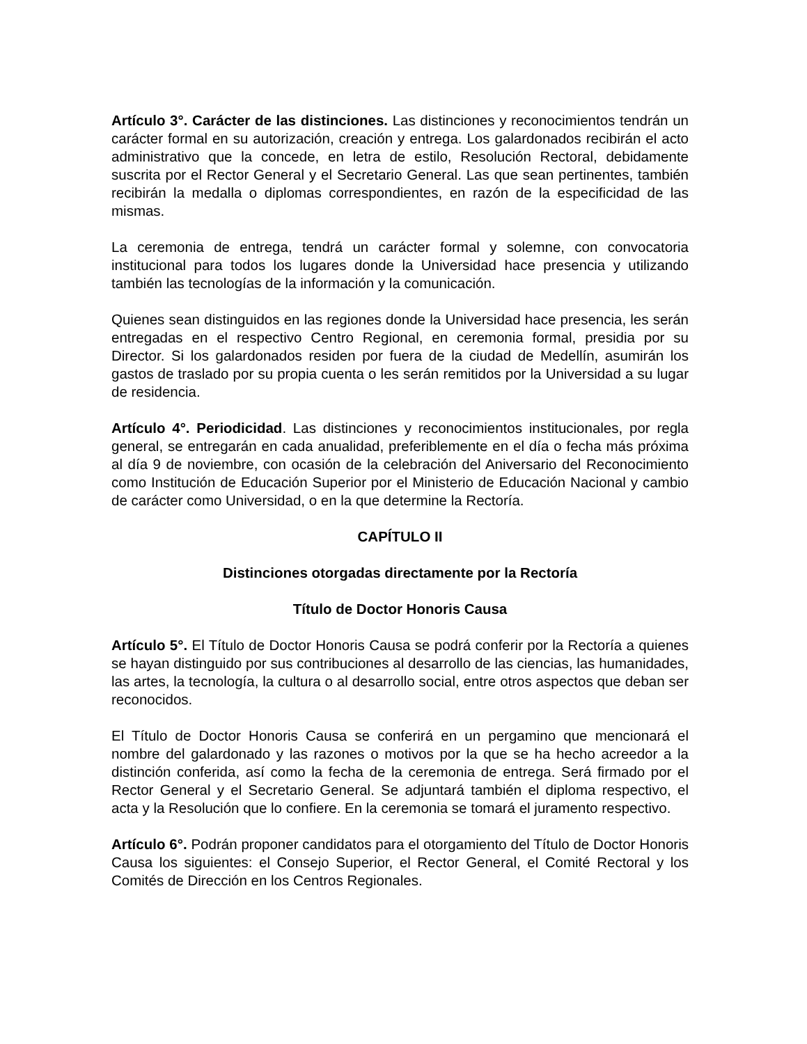Artículo 3°. Carácter de las distinciones. Las distinciones y reconocimientos tendrán un carácter formal en su autorización, creación y entrega. Los galardonados recibirán el acto administrativo que la concede, en letra de estilo, Resolución Rectoral, debidamente suscrita por el Rector General y el Secretario General. Las que sean pertinentes, también recibirán la medalla o diplomas correspondientes, en razón de la especificidad de las mismas.
La ceremonia de entrega, tendrá un carácter formal y solemne, con convocatoria institucional para todos los lugares donde la Universidad hace presencia y utilizando también las tecnologías de la información y la comunicación.
Quienes sean distinguidos en las regiones donde la Universidad hace presencia, les serán entregadas en el respectivo Centro Regional, en ceremonia formal, presidia por su Director. Si los galardonados residen por fuera de la ciudad de Medellín, asumirán los gastos de traslado por su propia cuenta o les serán remitidos por la Universidad a su lugar de residencia.
Artículo 4°. Periodicidad. Las distinciones y reconocimientos institucionales, por regla general, se entregarán en cada anualidad, preferiblemente en el día o fecha más próxima al día 9 de noviembre, con ocasión de la celebración del Aniversario del Reconocimiento como Institución de Educación Superior por el Ministerio de Educación Nacional y cambio de carácter como Universidad, o en la que determine la Rectoría.
CAPÍTULO II
Distinciones otorgadas directamente por la Rectoría
Título de Doctor Honoris Causa
Artículo 5°. El Título de Doctor Honoris Causa se podrá conferir por la Rectoría a quienes se hayan distinguido por sus contribuciones al desarrollo de las ciencias, las humanidades, las artes, la tecnología, la cultura o al desarrollo social, entre otros aspectos que deban ser reconocidos.
El Título de Doctor Honoris Causa se conferirá en un pergamino que mencionará el nombre del galardonado y las razones o motivos por la que se ha hecho acreedor a la distinción conferida, así como la fecha de la ceremonia de entrega. Será firmado por el Rector General y el Secretario General. Se adjuntará también el diploma respectivo, el acta y la Resolución que lo confiere. En la ceremonia se tomará el juramento respectivo.
Artículo 6°. Podrán proponer candidatos para el otorgamiento del Título de Doctor Honoris Causa los siguientes: el Consejo Superior, el Rector General, el Comité Rectoral y los Comités de Dirección en los Centros Regionales.